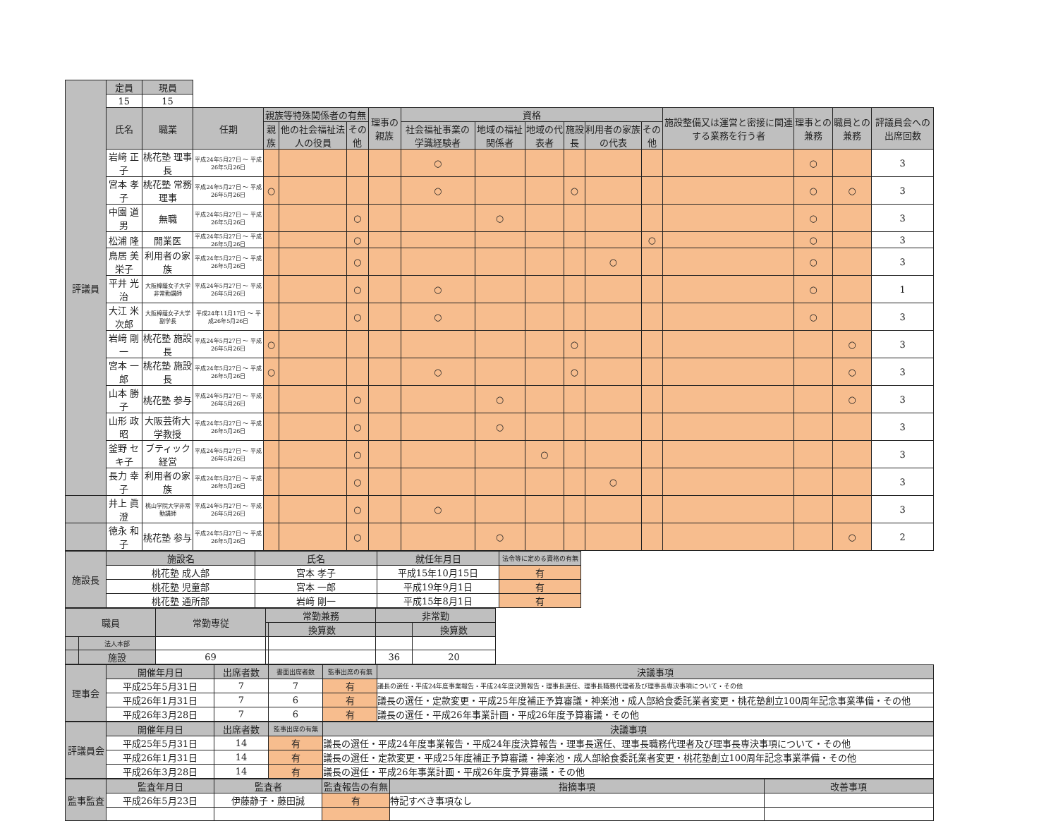| 評議員 | 定員 | 現員 | | | | | | | | | | | | | | | |
| | 15 | 15 | | | | | | | | | | | | | | | |
| | 氏名 | 職業 | 任期 | 親族等特殊関係者の有無 | | | 理事の親族 | 資格 | | | | | | 施設整備又は運営と密接に関連する業務を行う者 | 理事との兼務 | 職員との兼務 | 評議員会への出席回数 |
| | | | | 親族 | 他の社会福祉法人の役員 | その他 | | 社会福祉事業の学識経験者 | 地域の福祉関係者 | 地域の代表者 | 施設長 | 利用者の家族の代表 | その他 | | | | |
| | 岩﨑 正子 | 桃花塾 理事長 | 平成24年5月27日 ～ 平成26年5月26日 | | | | | ○ | | | | | | | ○ | | 3 |
| | 宮本 孝子 | 桃花塾 常務理事 | 平成24年5月27日 ～ 平成26年5月26日 | ○ | | | | ○ | | | ○ | | | | ○ | ○ | 3 |
| | 中園 道男 | 無職 | 平成24年5月27日 ～ 平成26年5月26日 | | | ○ | | | ○ | | | | | | ○ | | 3 |
| | 松浦 隆 | 開業医 | 平成24年5月27日 ～ 平成26年5月26日 | | | ○ | | | | | | | ○ | | ○ | | 3 |
| | 鳥居 美栄子 | 利用者の家族 | 平成24年5月27日 ～ 平成26年5月26日 | | | ○ | | | | | | ○ | | | ○ | | 3 |
| | 平井 光治 | 大阪樟蔭女子大学非常勤講師 | 平成24年5月27日 ～ 平成26年5月26日 | | | ○ | | ○ | | | | | | | ○ | | 1 |
| | 大江 米次郎 | 大阪樟蔭女子大学副学長 | 平成24年11月17日 ～ 平成26年5月26日 | | | ○ | | ○ | | | | | | | ○ | | 3 |
| | 岩﨑 剛一 | 桃花塾 施設長 | 平成24年5月27日 ～ 平成26年5月26日 | ○ | | | | | | | ○ | | | | | ○ | 3 |
| | 宮本 一郎 | 桃花塾 施設長 | 平成24年5月27日 ～ 平成26年5月26日 | ○ | | | | ○ | | | ○ | | | | | ○ | 3 |
| | 山本 勝子 | 桃花塾 参与 | 平成24年5月27日 ～ 平成26年5月26日 | | | ○ | | | ○ | | | | | | | ○ | 3 |
| | 山形 政昭 | 大阪芸術大学教授 | 平成24年5月27日 ～ 平成26年5月26日 | | | ○ | | | ○ | | | | | | | | 3 |
| | 釜野 セキ子 | ブティック経営 | 平成24年5月27日 ～ 平成26年5月26日 | | | ○ | | | | ○ | | | | | | | 3 |
| | 長力 幸子 | 利用者の家族 | 平成24年5月27日 ～ 平成26年5月26日 | | | ○ | | | | | | ○ | | | | | 3 |
| | 井上 眞澄 | 桃山学院大学非常勤講師 | 平成24年5月27日 ～ 平成26年5月26日 | | | ○ | | ○ | | | | | | | | | 3 |
| | 徳永 和子 | 桃花塾 参与 | 平成24年5月27日 ～ 平成26年5月26日 | | | ○ | | | ○ | | | | | | | ○ | 2 |
| 施設長 | 施設名 | 氏名 | 就任年月日 | 法令等に定める資格の有無 | |
| | 桃花塾 成人部 | 宮本 孝子 | 平成15年10月15日 | 有 | |
| | 桃花塾 児童部 | 宮本 一郎 | 平成19年9月1日 | 有 | |
| | 桃花塾 通所部 | 岩﨑 剛一 | 平成15年8月1日 | 有 | |
| 職員 | | 常勤専従 | 常勤兼務 | | 非常勤 | |
| --- | --- | --- | --- | --- | --- | --- |
| | | | | 換算数 | | 換算数 |
| | 法人本部 | | | | | |
| | 施設 | 69 | | | 36 | 20 |
| 理事会 | 開催年月日 | 出席者数 | 書面出席者数 | 監事出席の有無 | 決議事項 |
| --- | --- | --- | --- | --- | --- |
| | 平成25年5月31日 | 7 | 7 | 有 | 議長の選任・平成24年度事業報告・平成24年度決算報告・理事長選任、理事長職務代理者及び理事長専決事項について・その他 |
| | 平成26年1月31日 | 7 | 6 | 有 | 議長の選任・定款変更・平成25年度補正予算審議・神楽池・成人部給食委託業者変更・桃花塾創立100周年記念事業準備・その他 |
| | 平成26年3月28日 | 7 | 6 | 有 | 議長の選任・平成26年事業計画・平成26年度予算審議・その他 |
| 評議員会 | 開催年月日 | 出席者数 | 監事出席の有無 | 決議事項 |
| --- | --- | --- | --- | --- |
| | 平成25年5月31日 | 14 | 有 | 議長の選任・平成24年度事業報告・平成24年度決算報告・理事長選任、理事長職務代理者及び理事長専決事項について・その他 |
| | 平成26年1月31日 | 14 | 有 | 議長の選任・定款変更・平成25年度補正予算審議・神楽池・成人部給食委託業者変更・桃花塾創立100周年記念事業準備・その他 |
| | 平成26年3月28日 | 14 | 有 | 議長の選任・平成26年事業計画・平成26年度予算審議・その他 |
| 監事監査 | 監査年月日 | 監査者 | 監査報告の有無 | 指摘事項 | 改善事項 |
| --- | --- | --- | --- | --- | --- |
| | 平成26年5月23日 | 伊藤静子・藤田誠 | 有 | 特記すべき事項なし | |